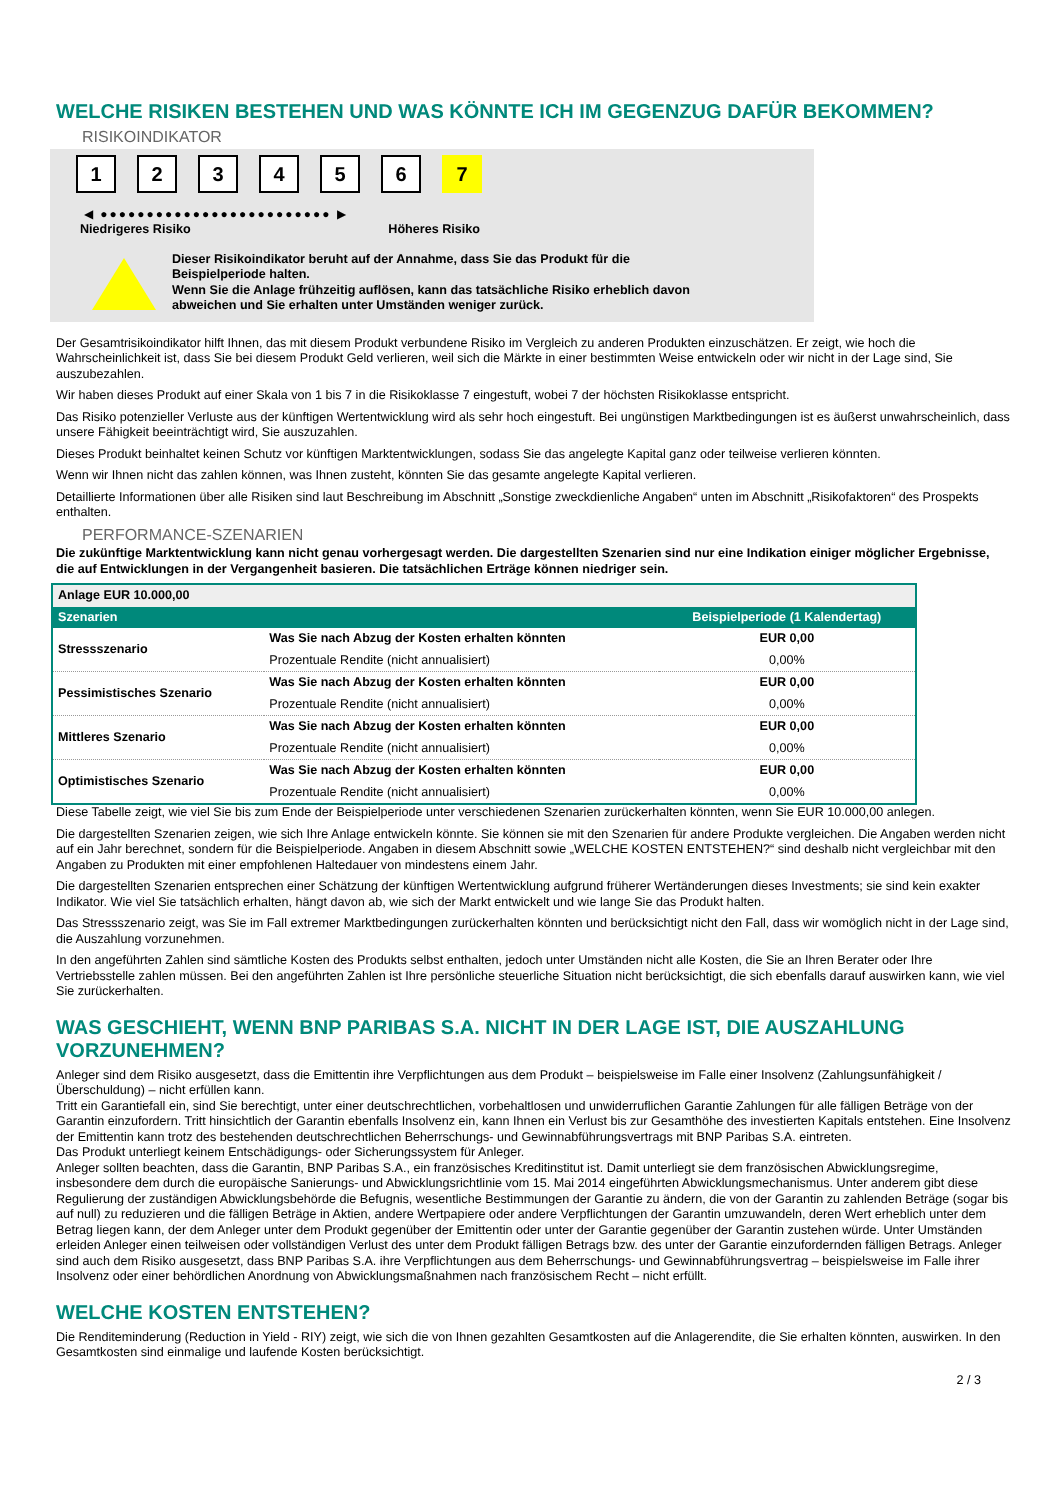WELCHE RISIKEN BESTEHEN UND WAS KÖNNTE ICH IM GEGENZUG DAFÜR BEKOMMEN?
RISIKOINDIKATOR
123456 7
◀ ●●●●●●●●●●●●●●●●●●●●●●●●● ▶
Niedrigeres Risiko Höheres Risiko
Dieser Risikoindikator beruht auf der Annahme, dass Sie das Produkt für die
Beispielperiode halten.
Wenn Sie die Anlage frühzeitig auflösen, kann das tatsächliche Risiko erheblich davon
abweichen und Sie erhalten unter Umständen weniger zurück.
Der Gesamtrisikoindikator hilft Ihnen, das mit diesem Produkt verbundene Risiko im Vergleich zu anderen Produkten einzuschätzen. Er zeigt, wie hoch die Wahrscheinlichkeit ist, dass Sie bei diesem Produkt Geld verlieren, weil sich die Märkte in einer bestimmten Weise entwickeln oder wir nicht in der Lage sind, Sie auszubezahlen.
Wir haben dieses Produkt auf einer Skala von 1 bis 7 in die Risikoklasse 7 eingestuft, wobei 7 der höchsten Risikoklasse entspricht.
Das Risiko potenzieller Verluste aus der künftigen Wertentwicklung wird als sehr hoch eingestuft. Bei ungünstigen Marktbedingungen ist es äußerst unwahrscheinlich, dass unsere Fähigkeit beeinträchtigt wird, Sie auszuzahlen.
Dieses Produkt beinhaltet keinen Schutz vor künftigen Marktentwicklungen, sodass Sie das angelegte Kapital ganz oder teilweise verlieren könnten.
Wenn wir Ihnen nicht das zahlen können, was Ihnen zusteht, könnten Sie das gesamte angelegte Kapital verlieren.
Detaillierte Informationen über alle Risiken sind laut Beschreibung im Abschnitt „Sonstige zweckdienliche Angaben“ unten im Abschnitt „Risikofaktoren“ des Prospekts enthalten.
PERFORMANCE-SZENARIEN
Die zukünftige Marktentwicklung kann nicht genau vorhergesagt werden. Die dargestellten Szenarien sind nur eine Indikation einiger möglicher Ergebnisse, die auf Entwicklungen in der Vergangenheit basieren. Die tatsächlichen Erträge können niedriger sein.
| Anlage EUR 10.000,00 | | |
| --- | --- | --- |
| Szenarien | | Beispielperiode (1 Kalendertag) |
| Stressszenario | Was Sie nach Abzug der Kosten erhalten könnten | EUR 0,00 |
| | Prozentuale Rendite (nicht annualisiert) | 0,00% |
| Pessimistisches Szenario | Was Sie nach Abzug der Kosten erhalten könnten | EUR 0,00 |
| | Prozentuale Rendite (nicht annualisiert) | 0,00% |
| Mittleres Szenario | Was Sie nach Abzug der Kosten erhalten könnten | EUR 0,00 |
| | Prozentuale Rendite (nicht annualisiert) | 0,00% |
| Optimistisches Szenario | Was Sie nach Abzug der Kosten erhalten könnten | EUR 0,00 |
| | Prozentuale Rendite (nicht annualisiert) | 0,00% |
Diese Tabelle zeigt, wie viel Sie bis zum Ende der Beispielperiode unter verschiedenen Szenarien zurückerhalten könnten, wenn Sie EUR 10.000,00 anlegen.
Die dargestellten Szenarien zeigen, wie sich Ihre Anlage entwickeln könnte. Sie können sie mit den Szenarien für andere Produkte vergleichen. Die Angaben werden nicht auf ein Jahr berechnet, sondern für die Beispielperiode. Angaben in diesem Abschnitt sowie „WELCHE KOSTEN ENTSTEHEN?“ sind deshalb nicht vergleichbar mit den Angaben zu Produkten mit einer empfohlenen Haltedauer von mindestens einem Jahr.
Die dargestellten Szenarien entsprechen einer Schätzung der künftigen Wertentwicklung aufgrund früherer Wertänderungen dieses Investments; sie sind kein exakter Indikator. Wie viel Sie tatsächlich erhalten, hängt davon ab, wie sich der Markt entwickelt und wie lange Sie das Produkt halten.
Das Stressszenario zeigt, was Sie im Fall extremer Marktbedingungen zurückerhalten könnten und berücksichtigt nicht den Fall, dass wir womöglich nicht in der Lage sind, die Auszahlung vorzunehmen.
In den angeführten Zahlen sind sämtliche Kosten des Produkts selbst enthalten, jedoch unter Umständen nicht alle Kosten, die Sie an Ihren Berater oder Ihre Vertriebsstelle zahlen müssen. Bei den angeführten Zahlen ist Ihre persönliche steuerliche Situation nicht berücksichtigt, die sich ebenfalls darauf auswirken kann, wie viel Sie zurückerhalten.
WAS GESCHIEHT, WENN BNP PARIBAS S.A. NICHT IN DER LAGE IST, DIE AUSZAHLUNG VORZUNEHMEN?
Anleger sind dem Risiko ausgesetzt, dass die Emittentin ihre Verpflichtungen aus dem Produkt – beispielsweise im Falle einer Insolvenz (Zahlungsunfähigkeit / Überschuldung) – nicht erfüllen kann.
Tritt ein Garantiefall ein, sind Sie berechtigt, unter einer deutschrechtlichen, vorbehaltlosen und unwiderruflichen Garantie Zahlungen für alle fälligen Beträge von der Garantin einzufordern. Tritt hinsichtlich der Garantin ebenfalls Insolvenz ein, kann Ihnen ein Verlust bis zur Gesamthöhe des investierten Kapitals entstehen. Eine Insolvenz der Emittentin kann trotz des bestehenden deutschrechtlichen Beherrschungs- und Gewinnabführungsvertrags mit BNP Paribas S.A. eintreten.
Das Produkt unterliegt keinem Entschädigungs- oder Sicherungssystem für Anleger.
Anleger sollten beachten, dass die Garantin, BNP Paribas S.A., ein französisches Kreditinstitut ist. Damit unterliegt sie dem französischen Abwicklungsregime, insbesondere dem durch die europäische Sanierungs- und Abwicklungsrichtlinie vom 15. Mai 2014 eingeführten Abwicklungsmechanismus. Unter anderem gibt diese Regulierung der zuständigen Abwicklungsbehörde die Befugnis, wesentliche Bestimmungen der Garantie zu ändern, die von der Garantin zu zahlenden Beträge (sogar bis auf null) zu reduzieren und die fälligen Beträge in Aktien, andere Wertpapiere oder andere Verpflichtungen der Garantin umzuwandeln, deren Wert erheblich unter dem Betrag liegen kann, der dem Anleger unter dem Produkt gegenüber der Emittentin oder unter der Garantie gegenüber der Garantin zustehen würde. Unter Umständen erleiden Anleger einen teilweisen oder vollständigen Verlust des unter dem Produkt fälligen Betrags bzw. des unter der Garantie einzufordernden fälligen Betrags. Anleger sind auch dem Risiko ausgesetzt, dass BNP Paribas S.A. ihre Verpflichtungen aus dem Beherrschungs- und Gewinnabführungsvertrag – beispielsweise im Falle ihrer Insolvenz oder einer behördlichen Anordnung von Abwicklungsmaßnahmen nach französischem Recht – nicht erfüllt.
WELCHE KOSTEN ENTSTEHEN?
Die Renditeminderung (Reduction in Yield - RIY) zeigt, wie sich die von Ihnen gezahlten Gesamtkosten auf die Anlagerendite, die Sie erhalten könnten, auswirken. In den Gesamtkosten sind einmalige und laufende Kosten berücksichtigt.
2 / 3